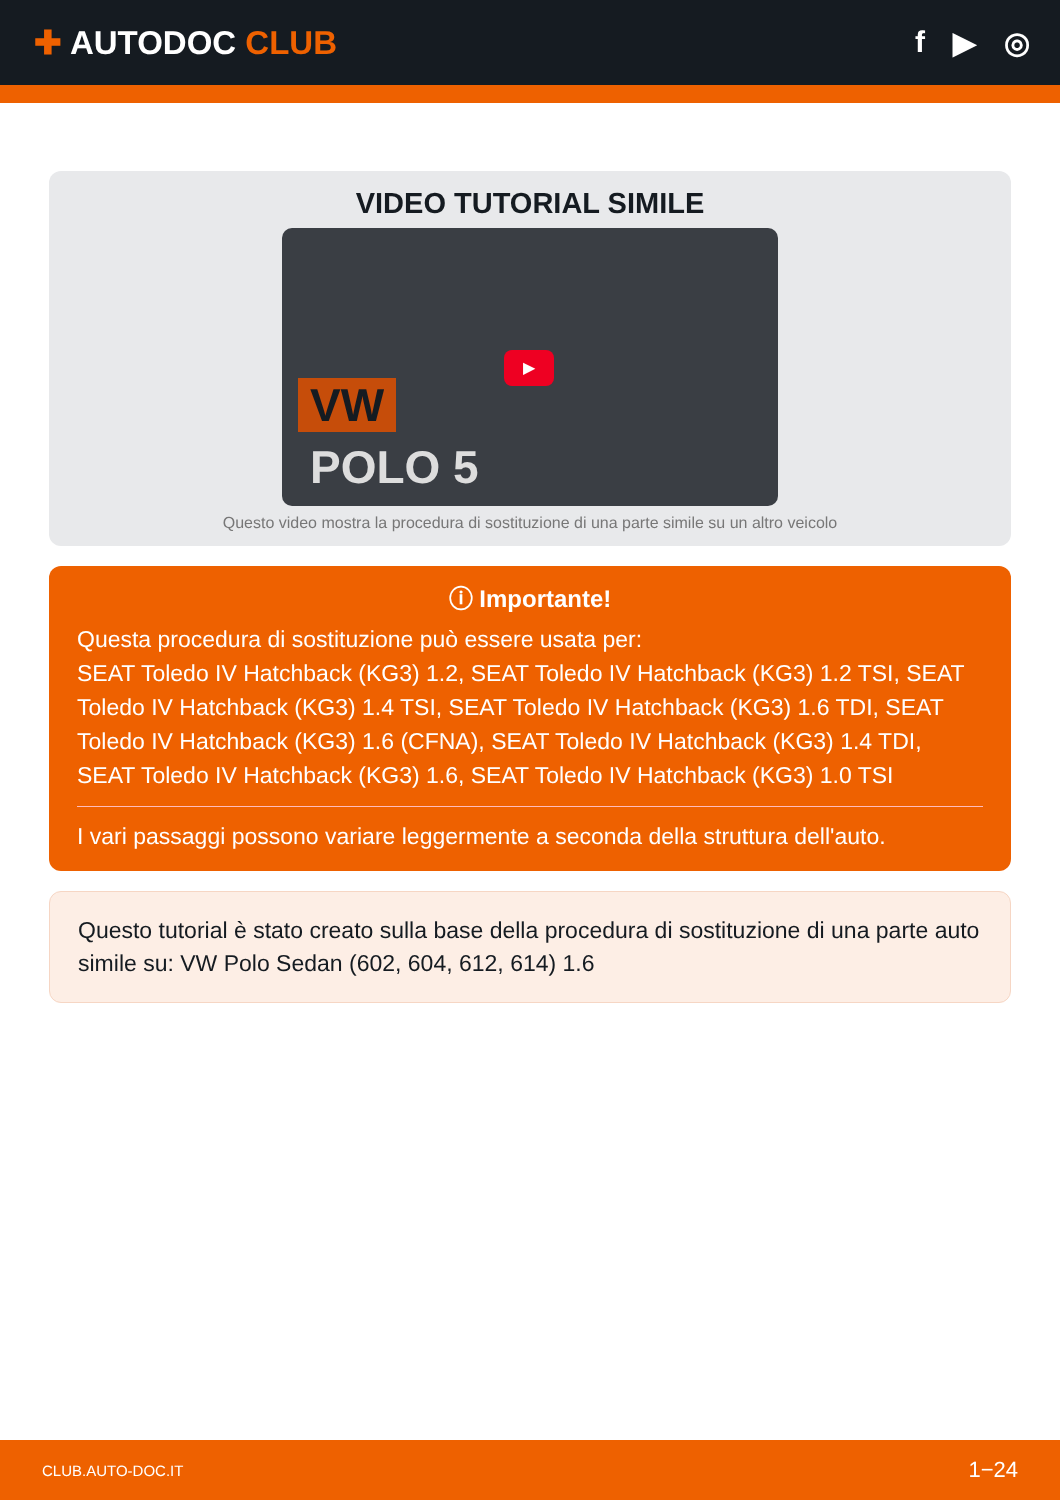✚ AUTODOC CLUB f ▶ ◎
VIDEO TUTORIAL SIMILE
VW
POLO 5
▶
Questo video mostra la procedura di sostituzione di una parte simile su un altro veicolo
ⓘ Importante!
Questa procedura di sostituzione può essere usata per:
SEAT Toledo IV Hatchback (KG3) 1.2, SEAT Toledo IV Hatchback (KG3) 1.2 TSI, SEAT Toledo IV Hatchback (KG3) 1.4 TSI, SEAT Toledo IV Hatchback (KG3) 1.6 TDI, SEAT Toledo IV Hatchback (KG3) 1.6 (CFNA), SEAT Toledo IV Hatchback (KG3) 1.4 TDI, SEAT Toledo IV Hatchback (KG3) 1.6, SEAT Toledo IV Hatchback (KG3) 1.0 TSI
I vari passaggi possono variare leggermente a seconda della struttura dell'auto.
Questo tutorial è stato creato sulla base della procedura di sostituzione di una parte auto simile su: VW Polo Sedan (602, 604, 612, 614) 1.6
CLUB.AUTO-DOC.IT 1−24